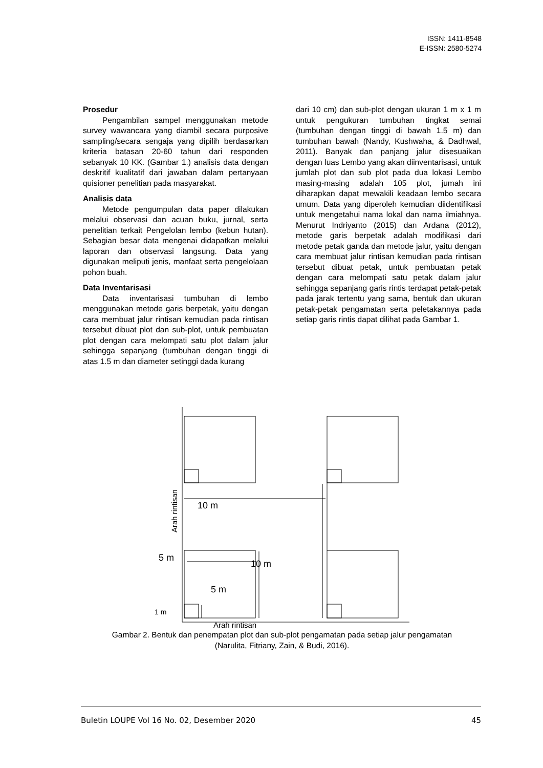ISSN: 1411-8548
E-ISSN: 2580-5274
Prosedur
Pengambilan sampel menggunakan metode survey wawancara yang diambil secara purposive sampling/secara sengaja yang dipilih berdasarkan kriteria batasan 20-60 tahun dari responden sebanyak 10 KK. (Gambar 1.) analisis data dengan deskritif kualitatif dari jawaban dalam pertanyaan quisioner penelitian pada masyarakat.
Analisis data
Metode pengumpulan data paper dilakukan melalui observasi dan acuan buku, jurnal, serta penelitian terkait Pengelolan lembo (kebun hutan). Sebagian besar data mengenai didapatkan melalui laporan dan observasi langsung. Data yang digunakan meliputi jenis, manfaat serta pengelolaan pohon buah.
Data Inventarisasi
Data inventarisasi tumbuhan di lembo menggunakan metode garis berpetak, yaitu dengan cara membuat jalur rintisan kemudian pada rintisan tersebut dibuat plot dan sub-plot, untuk pembuatan plot dengan cara melompati satu plot dalam jalur sehingga sepanjang (tumbuhan dengan tinggi di atas 1.5 m dan diameter setinggi dada kurang
dari 10 cm) dan sub-plot dengan ukuran 1 m x 1 m untuk pengukuran tumbuhan tingkat semai (tumbuhan dengan tinggi di bawah 1.5 m) dan tumbuhan bawah (Nandy, Kushwaha, & Dadhwal, 2011). Banyak dan panjang jalur disesuaikan dengan luas Lembo yang akan diinventarisasi, untuk jumlah plot dan sub plot pada dua lokasi Lembo masing-masing adalah 105 plot, jumah ini diharapkan dapat mewakili keadaan lembo secara umum. Data yang diperoleh kemudian diidentifikasi untuk mengetahui nama lokal dan nama ilmiahnya. Menurut Indriyanto (2015) dan Ardana (2012), metode garis berpetak adalah modifikasi dari metode petak ganda dan metode jalur, yaitu dengan cara membuat jalur rintisan kemudian pada rintisan tersebut dibuat petak, untuk pembuatan petak dengan cara melompati satu petak dalam jalur sehingga sepanjang garis rintis terdapat petak-petak pada jarak tertentu yang sama, bentuk dan ukuran petak-petak pengamatan serta peletakannya pada setiap garis rintis dapat dilihat pada Gambar 1.
10 m
5 m
10 m
5 m
1 m
Arah rintisan
Arah rintisan
Gambar 2. Bentuk dan penempatan plot dan sub-plot pengamatan pada setiap jalur pengamatan
(Narulita, Fitriany, Zain, & Budi, 2016).
Buletin LOUPE Vol 16 No. 02, Desember 2020 45